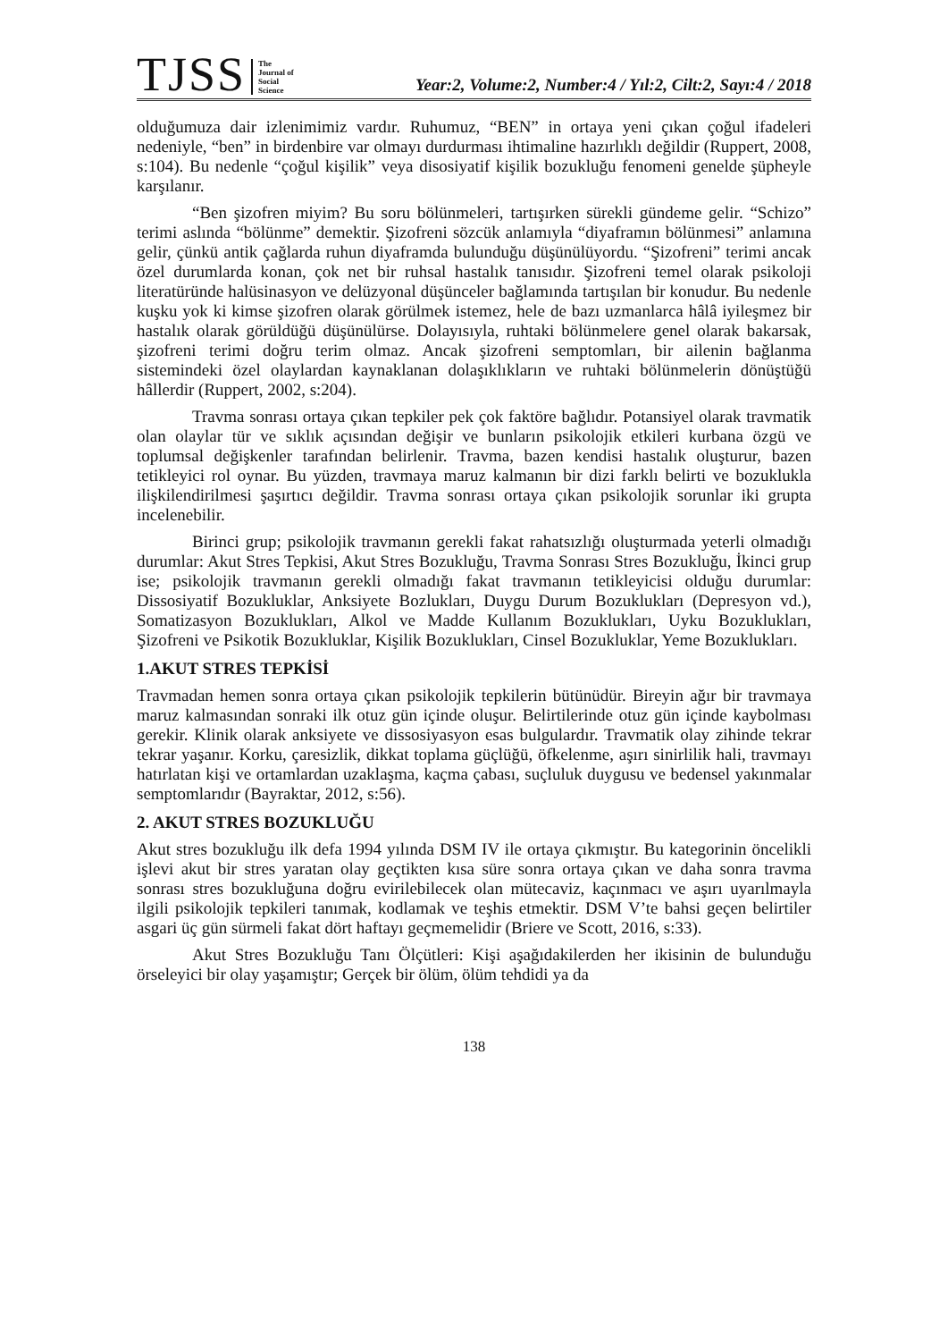TJSS The
Journal of
Social
Science Year:2, Volume:2, Number:4 / Yıl:2, Cilt:2, Sayı:4 / 2018
olduğumuza dair izlenimimiz vardır. Ruhumuz, “BEN” in ortaya yeni çıkan çoğul ifadeleri nedeniyle, “ben” in birdenbire var olmayı durdurması ihtimaline hazırlıklı değildir (Ruppert, 2008, s:104). Bu nedenle “çoğul kişilik” veya disosiyatif kişilik bozukluğu fenomeni genelde şüpheyle karşılanır.
“Ben şizofren miyim? Bu soru bölünmeleri, tartışırken sürekli gündeme gelir. “Schizo” terimi aslında “bölünme” demektir. Şizofreni sözcük anlamıyla “diyaframın bölünmesi” anlamına gelir, çünkü antik çağlarda ruhun diyaframda bulunduğu düşünülüyordu. “Şizofreni” terimi ancak özel durumlarda konan, çok net bir ruhsal hastalık tanısıdır. Şizofreni temel olarak psikoloji literatüründe halüsinasyon ve delüzyonal düşünceler bağlamında tartışılan bir konudur. Bu nedenle kuşku yok ki kimse şizofren olarak görülmek istemez, hele de bazı uzmanlarca hâlâ iyileşmez bir hastalık olarak görüldüğü düşünülürse. Dolayısıyla, ruhtaki bölünmelere genel olarak bakarsak, şizofreni terimi doğru terim olmaz. Ancak şizofreni semptomları, bir ailenin bağlanma sistemindeki özel olaylardan kaynaklanan dolaşıklıkların ve ruhtaki bölünmelerin dönüştüğü hâllerdir (Ruppert, 2002, s:204).
Travma sonrası ortaya çıkan tepkiler pek çok faktöre bağlıdır. Potansiyel olarak travmatik olan olaylar tür ve sıklık açısından değişir ve bunların psikolojik etkileri kurbana özgü ve toplumsal değişkenler tarafından belirlenir. Travma, bazen kendisi hastalık oluşturur, bazen tetikleyici rol oynar. Bu yüzden, travmaya maruz kalmanın bir dizi farklı belirti ve bozuklukla ilişkilendirilmesi şaşırtıcı değildir. Travma sonrası ortaya çıkan psikolojik sorunlar iki grupta incelenebilir.
Birinci grup; psikolojik travmanın gerekli fakat rahatsızlığı oluşturmada yeterli olmadığı durumlar: Akut Stres Tepkisi, Akut Stres Bozukluğu, Travma Sonrası Stres Bozukluğu, İkinci grup ise; psikolojik travmanın gerekli olmadığı fakat travmanın tetikleyicisi olduğu durumlar: Dissosiyatif Bozukluklar, Anksiyete Bozlukları, Duygu Durum Bozuklukları (Depresyon vd.), Somatizasyon Bozuklukları, Alkol ve Madde Kullanım Bozuklukları, Uyku Bozuklukları, Şizofreni ve Psikotik Bozukluklar, Kişilik Bozuklukları, Cinsel Bozukluklar, Yeme Bozuklukları.
1.AKUT STRES TEPKİSİ
Travmadan hemen sonra ortaya çıkan psikolojik tepkilerin bütünüdür. Bireyin ağır bir travmaya maruz kalmasından sonraki ilk otuz gün içinde oluşur. Belirtilerinde otuz gün içinde kaybolması gerekir. Klinik olarak anksiyete ve dissosiyasyon esas bulgulardır. Travmatik olay zihinde tekrar tekrar yaşanır. Korku, çaresizlik, dikkat toplama güçlüğü, öfkelenme, aşırı sinirlilik hali, travmayı hatırlatan kişi ve ortamlardan uzaklaşma, kaçma çabası, suçluluk duygusu ve bedensel yakınmalar semptomlarıdır (Bayraktar, 2012, s:56).
2. AKUT STRES BOZUKLUĞU
Akut stres bozukluğu ilk defa 1994 yılında DSM IV ile ortaya çıkmıştır. Bu kategorinin öncelikli işlevi akut bir stres yaratan olay geçtikten kısa süre sonra ortaya çıkan ve daha sonra travma sonrası stres bozukluğuna doğru evirilebilecek olan mütecaviz, kaçınmacı ve aşırı uyarılmayla ilgili psikolojik tepkileri tanımak, kodlamak ve teşhis etmektir. DSM V’te bahsi geçen belirtiler asgari üç gün sürmeli fakat dört haftayı geçmemelidir (Briere ve Scott, 2016, s:33).
Akut Stres Bozukluğu Tanı Ölçütleri: Kişi aşağıdakilerden her ikisinin de bulunduğu örseleyici bir olay yaşamıştır; Gerçek bir ölüm, ölüm tehdidi ya da
138